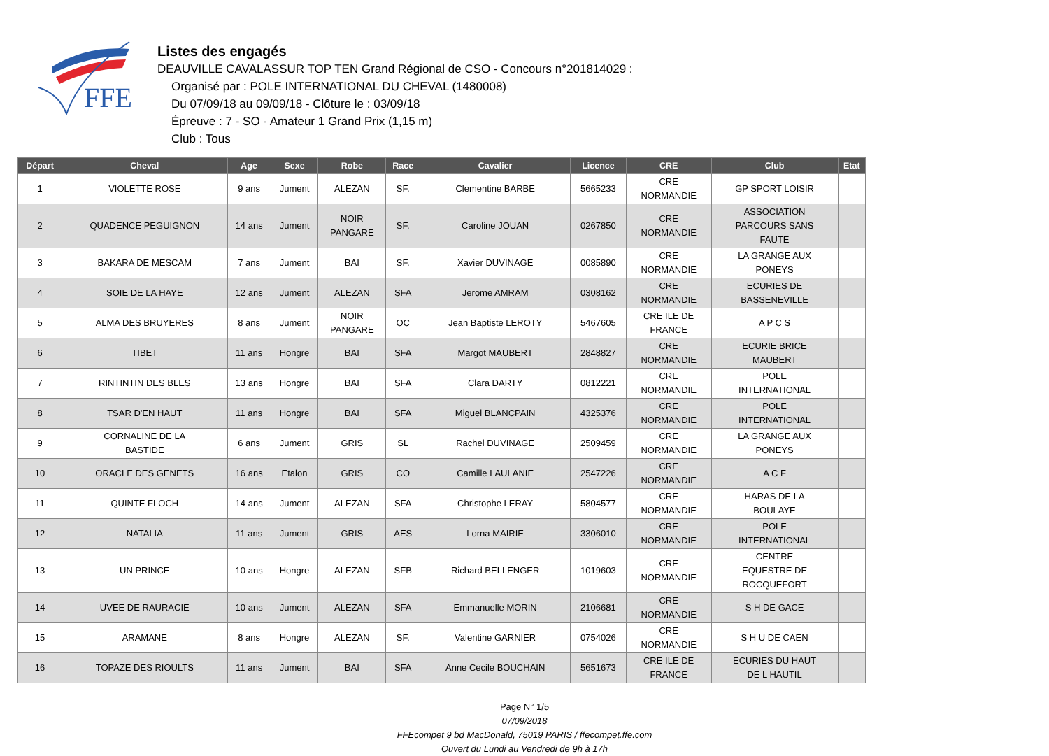FFE
Listes des engagés
DEAUVILLE CAVALASSUR TOP TEN Grand Régional de CSO - Concours n°201814029 :
Organisé par : POLE INTERNATIONAL DU CHEVAL (1480008)
Du 07/09/18 au 09/09/18 - Clôture le : 03/09/18
Épreuve : 7 - SO - Amateur 1 Grand Prix (1,15 m)
Club : Tous
| Départ | Cheval | Age | Sexe | Robe | Race | Cavalier | Licence | CRE | Club | Etat |
| --- | --- | --- | --- | --- | --- | --- | --- | --- | --- | --- |
| 1 | VIOLETTE ROSE | 9 ans | Jument | ALEZAN | SF. | Clementine BARBE | 5665233 | CRE NORMANDIE | GP SPORT LOISIR | |
| 2 | QUADENCE PEGUIGNON | 14 ans | Jument | NOIR PANGARE | SF. | Caroline JOUAN | 0267850 | CRE NORMANDIE | ASSOCIATION PARCOURS SANS FAUTE | |
| 3 | BAKARA DE MESCAM | 7 ans | Jument | BAI | SF. | Xavier DUVINAGE | 0085890 | CRE NORMANDIE | LA GRANGE AUX PONEYS | |
| 4 | SOIE DE LA HAYE | 12 ans | Jument | ALEZAN | SFA | Jerome AMRAM | 0308162 | CRE NORMANDIE | ECURIES DE BASSENEVILLE | |
| 5 | ALMA DES BRUYERES | 8 ans | Jument | NOIR PANGARE | OC | Jean Baptiste LEROTY | 5467605 | CRE ILE DE FRANCE | A P C S | |
| 6 | TIBET | 11 ans | Hongre | BAI | SFA | Margot MAUBERT | 2848827 | CRE NORMANDIE | ECURIE BRICE MAUBERT | |
| 7 | RINTINTIN DES BLES | 13 ans | Hongre | BAI | SFA | Clara DARTY | 0812221 | CRE NORMANDIE | POLE INTERNATIONAL | |
| 8 | TSAR D'EN HAUT | 11 ans | Hongre | BAI | SFA | Miguel BLANCPAIN | 4325376 | CRE NORMANDIE | POLE INTERNATIONAL | |
| 9 | CORNALINE DE LA BASTIDE | 6 ans | Jument | GRIS | SL | Rachel DUVINAGE | 2509459 | CRE NORMANDIE | LA GRANGE AUX PONEYS | |
| 10 | ORACLE DES GENETS | 16 ans | Etalon | GRIS | CO | Camille LAULANIE | 2547226 | CRE NORMANDIE | A C F | |
| 11 | QUINTE FLOCH | 14 ans | Jument | ALEZAN | SFA | Christophe LERAY | 5804577 | CRE NORMANDIE | HARAS DE LA BOULAYE | |
| 12 | NATALIA | 11 ans | Jument | GRIS | AES | Lorna MAIRIE | 3306010 | CRE NORMANDIE | POLE INTERNATIONAL | |
| 13 | UN PRINCE | 10 ans | Hongre | ALEZAN | SFB | Richard BELLENGER | 1019603 | CRE NORMANDIE | CENTRE EQUESTRE DE ROCQUEFORT | |
| 14 | UVEE DE RAURACIE | 10 ans | Jument | ALEZAN | SFA | Emmanuelle MORIN | 2106681 | CRE NORMANDIE | S H DE GACE | |
| 15 | ARAMANE | 8 ans | Hongre | ALEZAN | SF. | Valentine GARNIER | 0754026 | CRE NORMANDIE | S H U DE CAEN | |
| 16 | TOPAZE DES RIOULTS | 11 ans | Jument | BAI | SFA | Anne Cecile BOUCHAIN | 5651673 | CRE ILE DE FRANCE | ECURIES DU HAUT DE L HAUTIL | |
Page N° 1/5
07/09/2018
FFEcompet 9 bd MacDonald, 75019 PARIS / ffecompet.ffe.com
Ouvert du Lundi au Vendredi de 9h à 17h